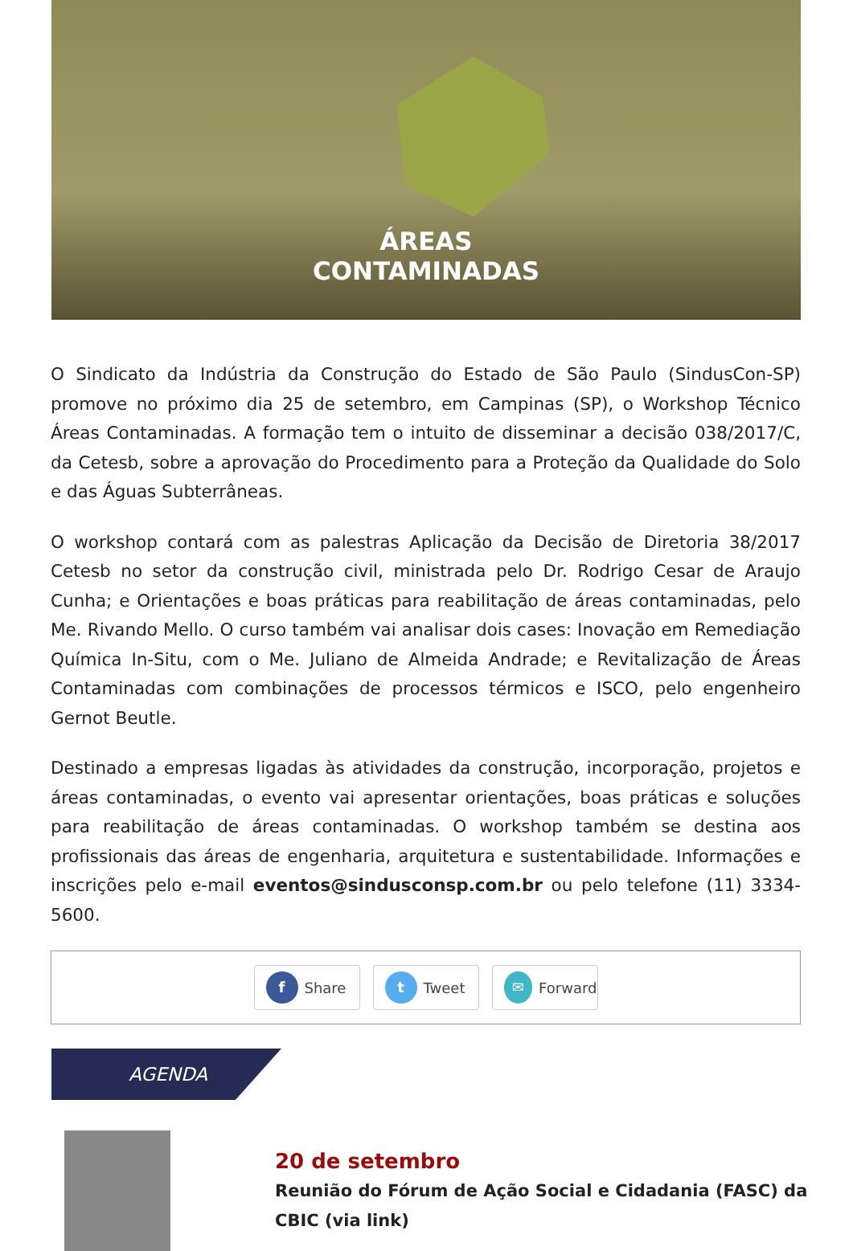ÁREAS
CONTAMINADAS
O Sindicato da Indústria da Construção do Estado de São Paulo (SindusCon-SP) promove no próximo dia 25 de setembro, em Campinas (SP), o Workshop Técnico Áreas Contaminadas. A formação tem o intuito de disseminar a decisão 038/2017/C, da Cetesb, sobre a aprovação do Procedimento para a Proteção da Qualidade do Solo e das Águas Subterrâneas.
O workshop contará com as palestras Aplicação da Decisão de Diretoria 38/2017 Cetesb no setor da construção civil, ministrada pelo Dr. Rodrigo Cesar de Araujo Cunha; e Orientações e boas práticas para reabilitação de áreas contaminadas, pelo Me. Rivando Mello. O curso também vai analisar dois cases: Inovação em Remediação Química In-Situ, com o Me. Juliano de Almeida Andrade; e Revitalização de Áreas Contaminadas com combinações de processos térmicos e ISCO, pelo engenheiro Gernot Beutle.
Destinado a empresas ligadas às atividades da construção, incorporação, projetos e áreas contaminadas, o evento vai apresentar orientações, boas práticas e soluções para reabilitação de áreas contaminadas. O workshop também se destina aos profissionais das áreas de engenharia, arquitetura e sustentabilidade. Informações e inscrições pelo e-mail eventos@sindusconsp.com.br ou pelo telefone (11) 3334-5600.
f Share
t Tweet
✉ Forward
AGENDA
20 de setembro
Reunião do Fórum de Ação Social e Cidadania (FASC) da
CBIC (via link)